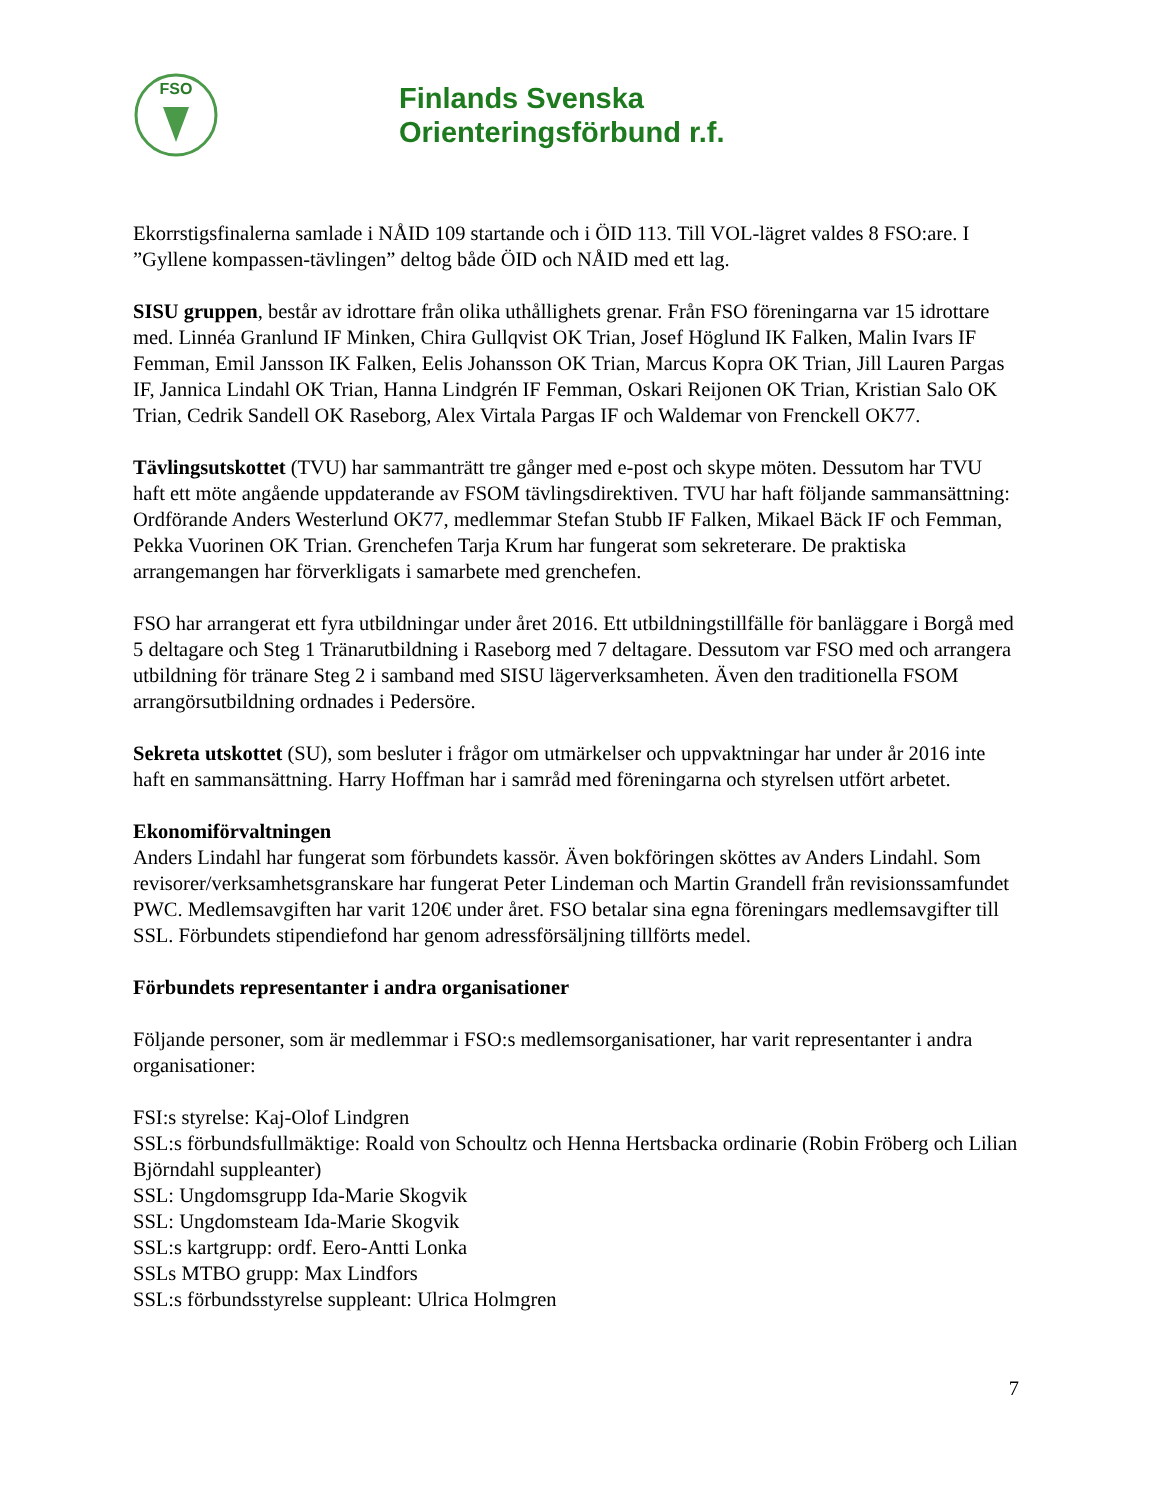FSO
Finlands Svenska
Orienteringsförbund r.f.
Ekorrstigsfinalerna samlade i NÅID 109 startande och i ÖID 113. Till VOL-lägret valdes 8 FSO:are. I ”Gyllene kompassen-tävlingen” deltog både ÖID och NÅID med ett lag.
SISU gruppen, består av idrottare från olika uthållighets grenar. Från FSO föreningarna var 15 idrottare med. Linnéa Granlund IF Minken, Chira Gullqvist OK Trian, Josef Höglund IK Falken, Malin Ivars IF Femman, Emil Jansson IK Falken, Eelis Johansson OK Trian, Marcus Kopra OK Trian, Jill Lauren Pargas IF, Jannica Lindahl OK Trian, Hanna Lindgrén IF Femman, Oskari Reijonen OK Trian, Kristian Salo OK Trian, Cedrik Sandell OK Raseborg, Alex Virtala Pargas IF och Waldemar von Frenckell OK77.
Tävlingsutskottet (TVU) har sammanträtt tre gånger med e-post och skype möten. Dessutom har TVU haft ett möte angående uppdaterande av FSOM tävlingsdirektiven. TVU har haft följande sammansättning: Ordförande Anders Westerlund OK77, medlemmar Stefan Stubb IF Falken, Mikael Bäck IF och Femman, Pekka Vuorinen OK Trian. Grenchefen Tarja Krum har fungerat som sekreterare. De praktiska arrangemangen har förverkligats i samarbete med grenchefen.
FSO har arrangerat ett fyra utbildningar under året 2016. Ett utbildningstillfälle för banläggare i Borgå med 5 deltagare och Steg 1 Tränarutbildning i Raseborg med 7 deltagare. Dessutom var FSO med och arrangera utbildning för tränare Steg 2 i samband med SISU lägerverksamheten. Även den traditionella FSOM arrangörsutbildning ordnades i Pedersöre.
Sekreta utskottet (SU), som besluter i frågor om utmärkelser och uppvaktningar har under år 2016 inte haft en sammansättning. Harry Hoffman har i samråd med föreningarna och styrelsen utfört arbetet.
Ekonomiförvaltningen
Anders Lindahl har fungerat som förbundets kassör. Även bokföringen sköttes av Anders Lindahl. Som revisorer/verksamhetsgranskare har fungerat Peter Lindeman och Martin Grandell från revisionssamfundet PWC. Medlemsavgiften har varit 120€ under året. FSO betalar sina egna föreningars medlemsavgifter till SSL. Förbundets stipendiefond har genom adressförsäljning tillförts medel.
Förbundets representanter i andra organisationer
Följande personer, som är medlemmar i FSO:s medlemsorganisationer, har varit representanter i andra organisationer:
FSI:s styrelse: Kaj-Olof Lindgren
SSL:s förbundsfullmäktige: Roald von Schoultz och Henna Hertsbacka ordinarie (Robin Fröberg och Lilian Björndahl suppleanter)
SSL: Ungdomsgrupp Ida-Marie Skogvik
SSL: Ungdomsteam Ida-Marie Skogvik
SSL:s kartgrupp: ordf. Eero-Antti Lonka
SSLs MTBO grupp: Max Lindfors
SSL:s förbundsstyrelse suppleant: Ulrica Holmgren
7